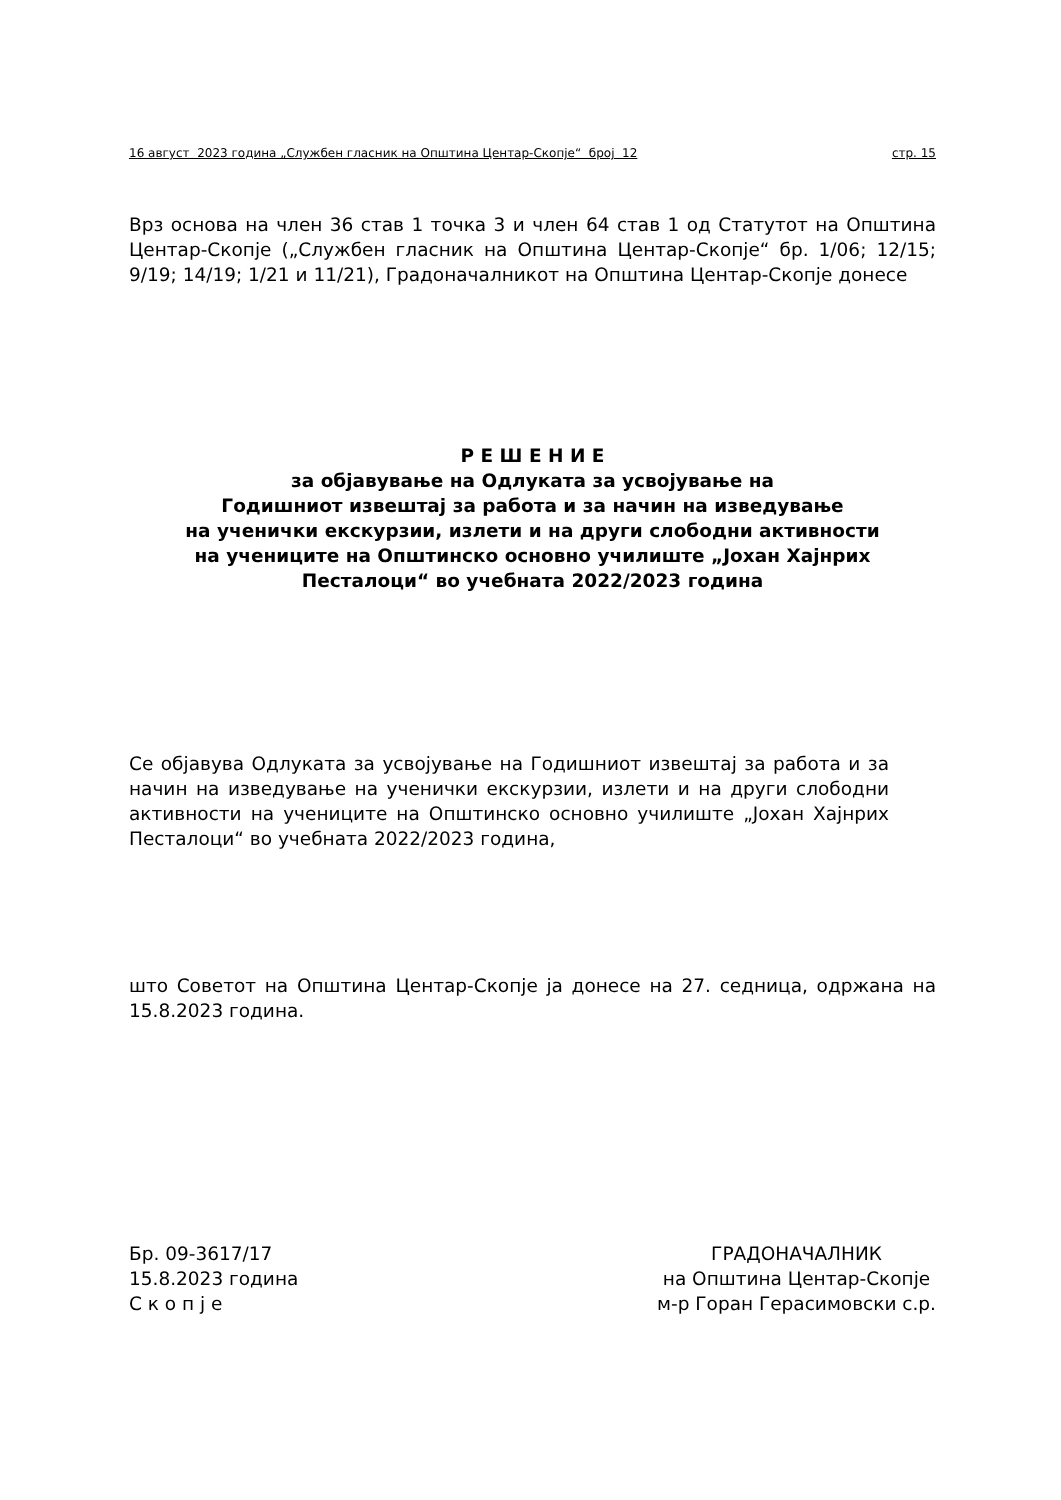16 август 2023 година „Службен гласник на Општина Центар-Скопје“ број 12 стр. 15
Врз основа на член 36 став 1 точка 3 и член 64 став 1 од Статутот на Општина Центар-Скопје („Службен гласник на Општина Центар-Скопје“ бр. 1/06; 12/15; 9/19; 14/19; 1/21 и 11/21), Градоначалникот на Општина Центар-Скопје донесе
Р Е Ш Е Н И Е
за објавување на Одлуката за усвојување на
Годишниот извештај за работа и за начин на изведување
на ученички екскурзии, излети и на други слободни активности
на учениците на Општинско основно училиште „Јохан Хајнрих
Песталоци“ во учебната 2022/2023 година
Се објавува Одлуката за усвојување на Годишниот извештај за работа и за начин на изведување на ученички екскурзии, излети и на други слободни активности на учениците на Општинско основно училиште „Јохан Хајнрих Песталоци“ во учебната 2022/2023 година,
што Советот на Општина Центар-Скопје ја донесе на 27. седница, одржана на 15.8.2023 година.
Бр. 09-3617/17
15.8.2023 година
С к о п ј е
ГРАДОНАЧАЛНИК
на Општина Центар-Скопје
м-р Горан Герасимовски с.р.